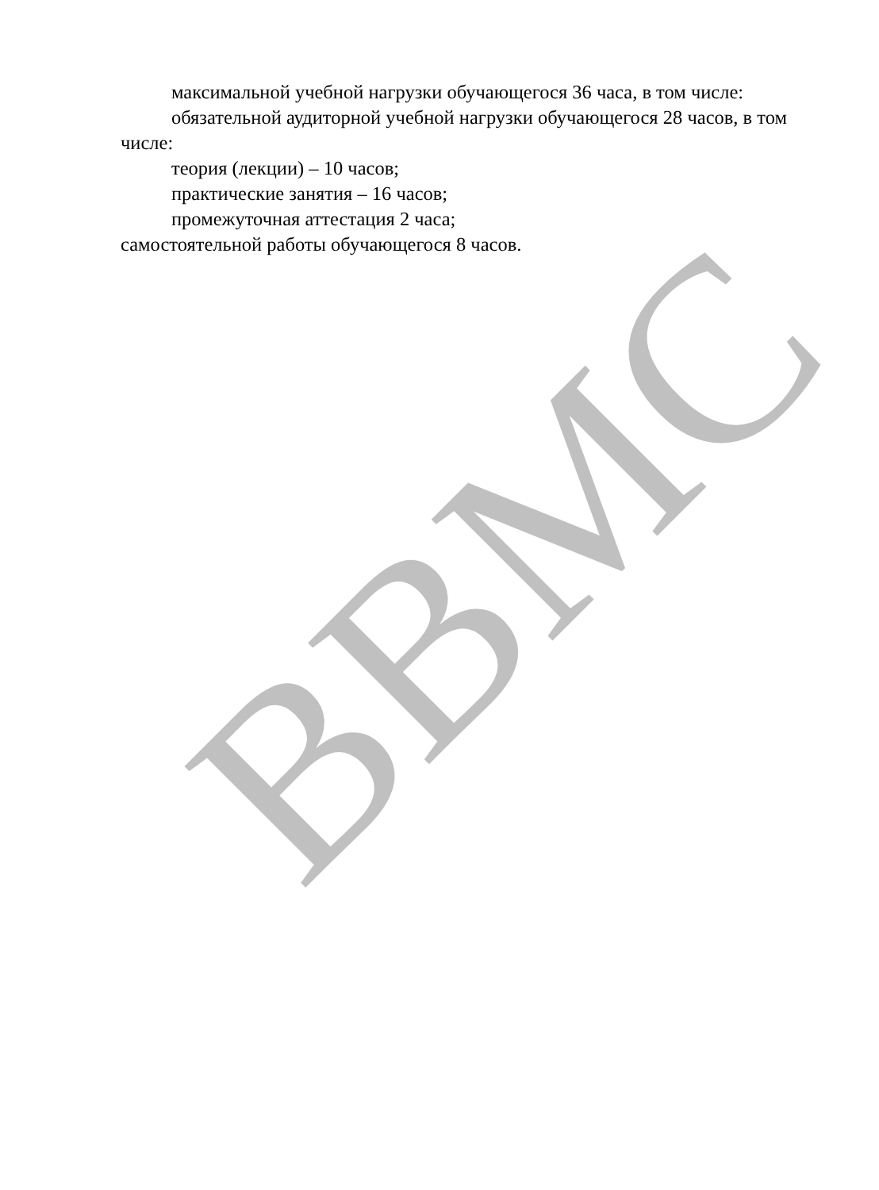ВВМС
максимальной учебной нагрузки обучающегося 36 часа, в том числе:
обязательной аудиторной учебной нагрузки обучающегося 28 часов, в том числе:
теория (лекции) – 10 часов;
практические занятия – 16 часов;
промежуточная аттестация 2 часа;
самостоятельной работы обучающегося 8 часов.